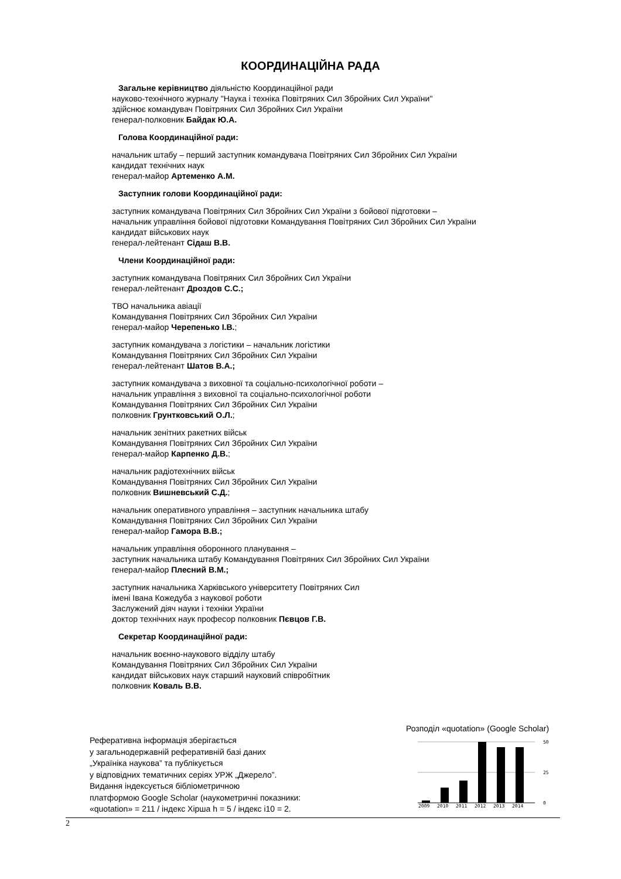КООРДИНАЦІЙНА РАДА
Загальне керівництво діяльністю Координаційної ради
науково-технічного журналу "Наука і техніка Повітряних Сил Збройних Сил України"
здійснює командувач Повітряних Сил Збройних Сил України
генерал-полковник Байдак Ю.А.
Голова Координаційної ради:
начальник штабу – перший заступник командувача Повітряних Сил Збройних Сил України
кандидат технічних наук
генерал-майор Артеменко А.М.
Заступник голови Координаційної ради:
заступник командувача Повітряних Сил Збройних Сил України з бойової підготовки –
начальник управління бойової підготовки Командування Повітряних Сил Збройних Сил України
кандидат військових наук
генерал-лейтенант Сідаш В.В.
Члени Координаційної ради:
заступник командувача Повітряних Сил Збройних Сил України
генерал-лейтенант Дроздов С.С.;
ТВО начальника авіації
Командування Повітряних Сил Збройних Сил України
генерал-майор Черепенько І.В.;
заступник командувача з логістики – начальник логістики
Командування Повітряних Сил Збройних Сил України
генерал-лейтенант Шатов В.А.;
заступник командувача з виховної та соціально-психологічної роботи –
начальник управління з виховної та соціально-психологічної роботи
Командування Повітряних Сил Збройних Сил України
полковник Грунтковський О.Л.;
начальник зенітних ракетних військ
Командування Повітряних Сил Збройних Сил України
генерал-майор Карпенко Д.В.;
начальник радіотехнічних військ
Командування Повітряних Сил Збройних Сил України
полковник Вишневський С.Д.;
начальник оперативного управління – заступник начальника штабу
Командування Повітряних Сил Збройних Сил України
генерал-майор Гамора В.В.;
начальник управління оборонного планування –
заступник начальника штабу Командування Повітряних Сил Збройних Сил України
генерал-майор Плесний В.М.;
заступник начальника Харківського університету Повітряних Сил
імені Івана Кожедуба з наукової роботи
Заслужений діяч науки і техніки України
доктор технічних наук професор полковник Пєвцов Г.В.
Секретар Координаційної ради:
начальник воєнно-наукового відділу штабу
Командування Повітряних Сил Збройних Сил України
кандидат військових наук старший науковий співробітник
полковник Коваль В.В.
Реферативна інформація зберігається
у загальнодержавній реферативній базі даних
„Україніка наукова” та публікується
у відповідних тематичних серіях УРЖ „Джерело”.
Видання індексується бібліометричною
платформою Google Scholar (наукометричні показники:
«quotation» = 211 / індекс Хірша h = 5 / індекс і10 = 2.
Розподіл «quotation» (Google Scholar)
50
25
0
2009
2010
2011
2012
2013
2014
2